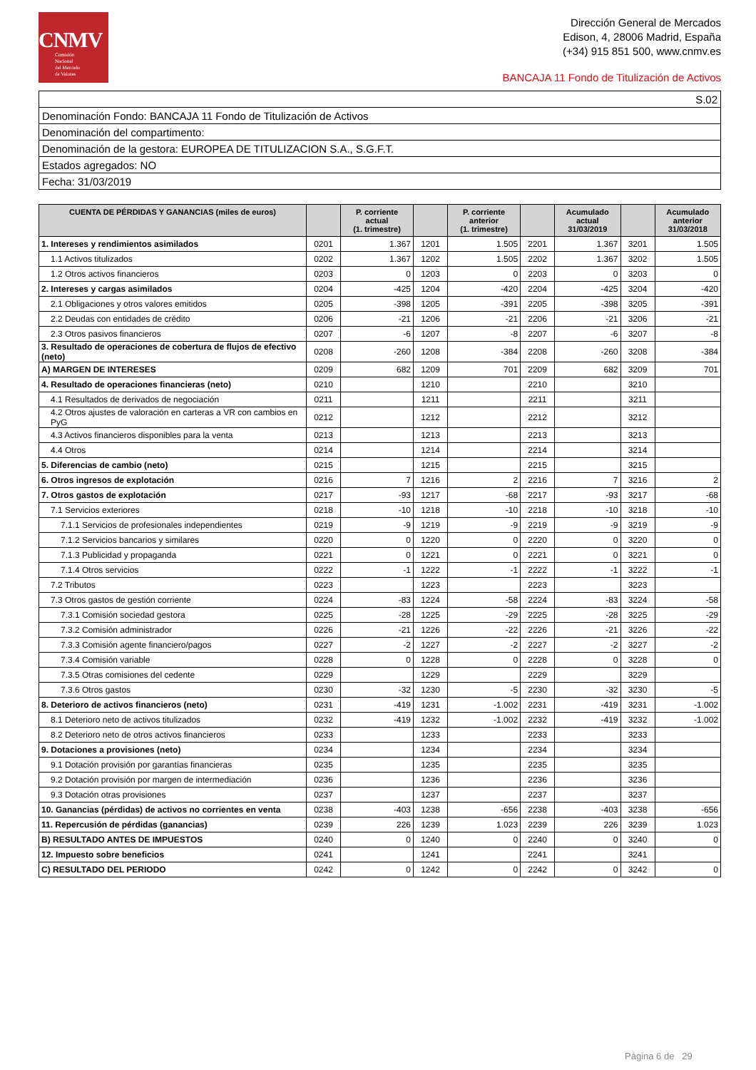CNMV
Comisión
Nacional
del Mercado
de Valores
Dirección General de Mercados
Edison, 4, 28006 Madrid, España
(+34) 915 851 500, www.cnmv.es
BANCAJA 11 Fondo de Titulización de Activos
| S.02 |
| Denominación Fondo: BANCAJA 11 Fondo de Titulización de Activos |
| Denominación del compartimento: |
| Denominación de la gestora: EUROPEA DE TITULIZACION S.A., S.G.F.T. |
| Estados agregados: NO |
| Fecha: 31/03/2019 |
| CUENTA DE PÉRDIDAS Y GANANCIAS (miles de euros) | | P. corriente actual (1. trimestre) | | P. corriente anterior (1. trimestre) | | Acumulado actual 31/03/2019 | | Acumulado anterior 31/03/2018 |
| --- | --- | --- | --- | --- | --- | --- | --- | --- |
| 1. Intereses y rendimientos asimilados | 0201 | 1.367 | 1201 | 1.505 | 2201 | 1.367 | 3201 | 1.505 |
| 1.1 Activos titulizados | 0202 | 1.367 | 1202 | 1.505 | 2202 | 1.367 | 3202 | 1.505 |
| 1.2 Otros activos financieros | 0203 | 0 | 1203 | 0 | 2203 | 0 | 3203 | 0 |
| 2. Intereses y cargas asimilados | 0204 | -425 | 1204 | -420 | 2204 | -425 | 3204 | -420 |
| 2.1 Obligaciones y otros valores emitidos | 0205 | -398 | 1205 | -391 | 2205 | -398 | 3205 | -391 |
| 2.2 Deudas con entidades de crédito | 0206 | -21 | 1206 | -21 | 2206 | -21 | 3206 | -21 |
| 2.3 Otros pasivos financieros | 0207 | -6 | 1207 | -8 | 2207 | -6 | 3207 | -8 |
| 3. Resultado de operaciones de cobertura de flujos de efectivo (neto) | 0208 | -260 | 1208 | -384 | 2208 | -260 | 3208 | -384 |
| A) MARGEN DE INTERESES | 0209 | 682 | 1209 | 701 | 2209 | 682 | 3209 | 701 |
| 4. Resultado de operaciones financieras (neto) | 0210 | | 1210 | | 2210 | | 3210 | |
| 4.1 Resultados de derivados de negociación | 0211 | | 1211 | | 2211 | | 3211 | |
| 4.2 Otros ajustes de valoración en carteras a VR con cambios en PyG | 0212 | | 1212 | | 2212 | | 3212 | |
| 4.3 Activos financieros disponibles para la venta | 0213 | | 1213 | | 2213 | | 3213 | |
| 4.4 Otros | 0214 | | 1214 | | 2214 | | 3214 | |
| 5. Diferencias de cambio (neto) | 0215 | | 1215 | | 2215 | | 3215 | |
| 6. Otros ingresos de explotación | 0216 | 7 | 1216 | 2 | 2216 | 7 | 3216 | 2 |
| 7. Otros gastos de explotación | 0217 | -93 | 1217 | -68 | 2217 | -93 | 3217 | -68 |
| 7.1 Servicios exteriores | 0218 | -10 | 1218 | -10 | 2218 | -10 | 3218 | -10 |
| 7.1.1 Servicios de profesionales independientes | 0219 | -9 | 1219 | -9 | 2219 | -9 | 3219 | -9 |
| 7.1.2 Servicios bancarios y similares | 0220 | 0 | 1220 | 0 | 2220 | 0 | 3220 | 0 |
| 7.1.3 Publicidad y propaganda | 0221 | 0 | 1221 | 0 | 2221 | 0 | 3221 | 0 |
| 7.1.4 Otros servicios | 0222 | -1 | 1222 | -1 | 2222 | -1 | 3222 | -1 |
| 7.2 Tributos | 0223 | | 1223 | | 2223 | | 3223 | |
| 7.3 Otros gastos de gestión corriente | 0224 | -83 | 1224 | -58 | 2224 | -83 | 3224 | -58 |
| 7.3.1 Comisión sociedad gestora | 0225 | -28 | 1225 | -29 | 2225 | -28 | 3225 | -29 |
| 7.3.2 Comisión administrador | 0226 | -21 | 1226 | -22 | 2226 | -21 | 3226 | -22 |
| 7.3.3 Comisión agente financiero/pagos | 0227 | -2 | 1227 | -2 | 2227 | -2 | 3227 | -2 |
| 7.3.4 Comisión variable | 0228 | 0 | 1228 | 0 | 2228 | 0 | 3228 | 0 |
| 7.3.5 Otras comisiones del cedente | 0229 | | 1229 | | 2229 | | 3229 | |
| 7.3.6 Otros gastos | 0230 | -32 | 1230 | -5 | 2230 | -32 | 3230 | -5 |
| 8. Deterioro de activos financieros (neto) | 0231 | -419 | 1231 | -1.002 | 2231 | -419 | 3231 | -1.002 |
| 8.1 Deterioro neto de activos titulizados | 0232 | -419 | 1232 | -1.002 | 2232 | -419 | 3232 | -1.002 |
| 8.2 Deterioro neto de otros activos financieros | 0233 | | 1233 | | 2233 | | 3233 | |
| 9. Dotaciones a provisiones (neto) | 0234 | | 1234 | | 2234 | | 3234 | |
| 9.1 Dotación provisión por garantías financieras | 0235 | | 1235 | | 2235 | | 3235 | |
| 9.2 Dotación provisión por margen de intermediación | 0236 | | 1236 | | 2236 | | 3236 | |
| 9.3 Dotación otras provisiones | 0237 | | 1237 | | 2237 | | 3237 | |
| 10. Ganancias (pérdidas) de activos no corrientes en venta | 0238 | -403 | 1238 | -656 | 2238 | -403 | 3238 | -656 |
| 11. Repercusión de pérdidas (ganancias) | 0239 | 226 | 1239 | 1.023 | 2239 | 226 | 3239 | 1.023 |
| B) RESULTADO ANTES DE IMPUESTOS | 0240 | 0 | 1240 | 0 | 2240 | 0 | 3240 | 0 |
| 12. Impuesto sobre beneficios | 0241 | | 1241 | | 2241 | | 3241 | |
| C) RESULTADO DEL PERIODO | 0242 | 0 | 1242 | 0 | 2242 | 0 | 3242 | 0 |
Página 6 de 29